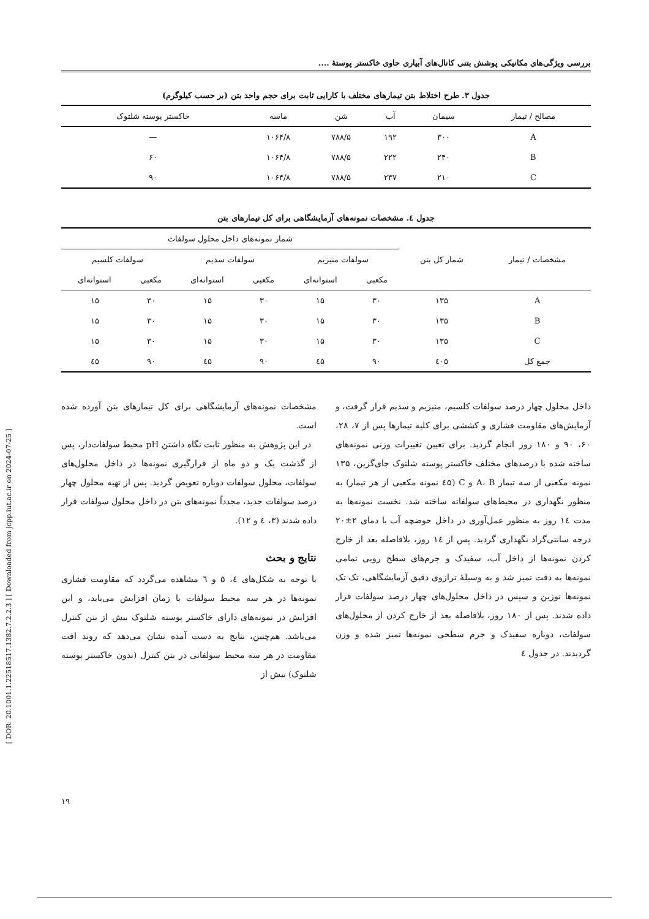[ DOR: 20.1001.1.22518517.1382.7.2.2.3 ] [ Downloaded from jcpp.iut.ac.ir on 2024-07-25 ]
بررسی ویژگی‌های مکانیکی پوشش بتنی کانال‌های آبیاری حاوی خاکستر پوستهٔ ....
جدول ۳. طرح اختلاط بتن تیمارهای مختلف با کارایی ثابت برای حجم واحد بتن (بر حسب کیلوگرم)
| مصالح / تیمار | سیمان | آب | شن | ماسه | خاکستر پوسته شلتوک |
| --- | --- | --- | --- | --- | --- |
| A | ۳۰۰ | ۱۹۲ | ۷۸۸/۵ | ۱۰۶۴/۸ | — |
| B | ۲۴۰ | ۲۲۲ | ۷۸۸/۵ | ۱۰۶۴/۸ | ۶۰ |
| C | ۲۱۰ | ۲۳۷ | ۷۸۸/۵ | ۱۰۶۴/۸ | ۹۰ |
جدول ٤. مشخصات نمونه‌های آزمایشگاهی برای کل تیمارهای بتن
| مشخصات / تیمار | شمار کل بتن | شمار نمونه‌های داخل محلول سولفات | | | | | |
| --- | --- | --- | --- | --- | --- | --- | --- |
| | | سولفات منیزیم | | سولفات سدیم | | سولفات کلسیم | |
| | | مکعبی | استوانه‌ای | مکعبی | استوانه‌ای | مکعبی | استوانه‌ای |
| A | ۱۳۵ | ۳۰ | ۱۵ | ۳۰ | ۱۵ | ۳۰ | ۱۵ |
| B | ۱۳۵ | ۳۰ | ۱۵ | ۳۰ | ۱۵ | ۳۰ | ۱۵ |
| C | ۱۳۵ | ۳۰ | ۱۵ | ۳۰ | ۱۵ | ۳۰ | ۱۵ |
| جمع کل | ٤۰۵ | ۹۰ | ٤۵ | ۹۰ | ٤۵ | ۹۰ | ٤۵ |
داخل محلول چهار درصد سولفات کلسیم، منیزیم و سدیم قرار گرفت، و آزمایش‌های مقاومت فشاری و کششی برای کلیه تیمارها پس از ۷، ۲۸، ۶۰، ۹۰ و ۱۸۰ روز انجام گردید. برای تعیین تغییرات وزنی نمونه‌های ساخته شده با درصدهای مختلف خاکستر پوسته شلتوک جای‌گزین، ۱۳۵ نمونه مکعبی از سه تیمار A، B و C (٤۵ نمونه مکعبی از هر تیمار) به منظور نگهداری در محیط‌های سولفاته ساخته شد. نخست نمونه‌ها به مدت ١٤ روز به منظور عمل‌آوری در داخل حوضچه آب با دمای ۲±۲۰ درجه سانتی‌گراد نگهداری گردید. پس از ١٤ روز، بلافاصله بعد از خارج کردن نمونه‌ها از داخل آب، سفیدک و جرم‌های سطح رویی تمامی نمونه‌ها به دقت تمیز شد و به وسیلهٔ ترازوی دقیق آزمایشگاهی، تک تک نمونه‌ها توزین و سپس در داخل محلول‌های چهار درصد سولفات قرار داده شدند. پس از ۱۸۰ روز، بلافاصله بعد از خارج کردن از محلول‌های سولفات، دوباره سفیدک و جرم سطحی نمونه‌ها تمیز شده و وزن گردیدند. در جدول ٤
مشخصات نمونه‌های آزمایشگاهی برای کل تیمارهای بتن آورده شده است.
در این پژوهش به منظور ثابت نگاه داشتن pH محیط سولفات‌دار، پس از گذشت یک و دو ماه از قرارگیری نمونه‌ها در داخل محلول‌های سولفات، محلول سولفات دوباره تعویض گردید. پس از تهیه محلول چهار درصد سولفات جدید، مجدداً نمونه‌های بتن در داخل محلول سولفات قرار داده شدند (۳، ٤ و ۱۲).
نتایج و بحث
با توجه به شکل‌های ٤، ۵ و ٦ مشاهده می‌گردد که مقاومت فشاری نمونه‌ها در هر سه محیط سولفات با زمان افزایش می‌یابد، و این افزایش در نمونه‌های دارای خاکستر پوسته شلتوک بیش از بتن کنترل می‌باشد. هم‌چنین، نتایج به دست آمده نشان می‌دهد که روند افت مقاومت در هر سه محیط سولفاتی در بتن کنترل (بدون خاکستر پوسته شلتوک) بیش از
۱۹